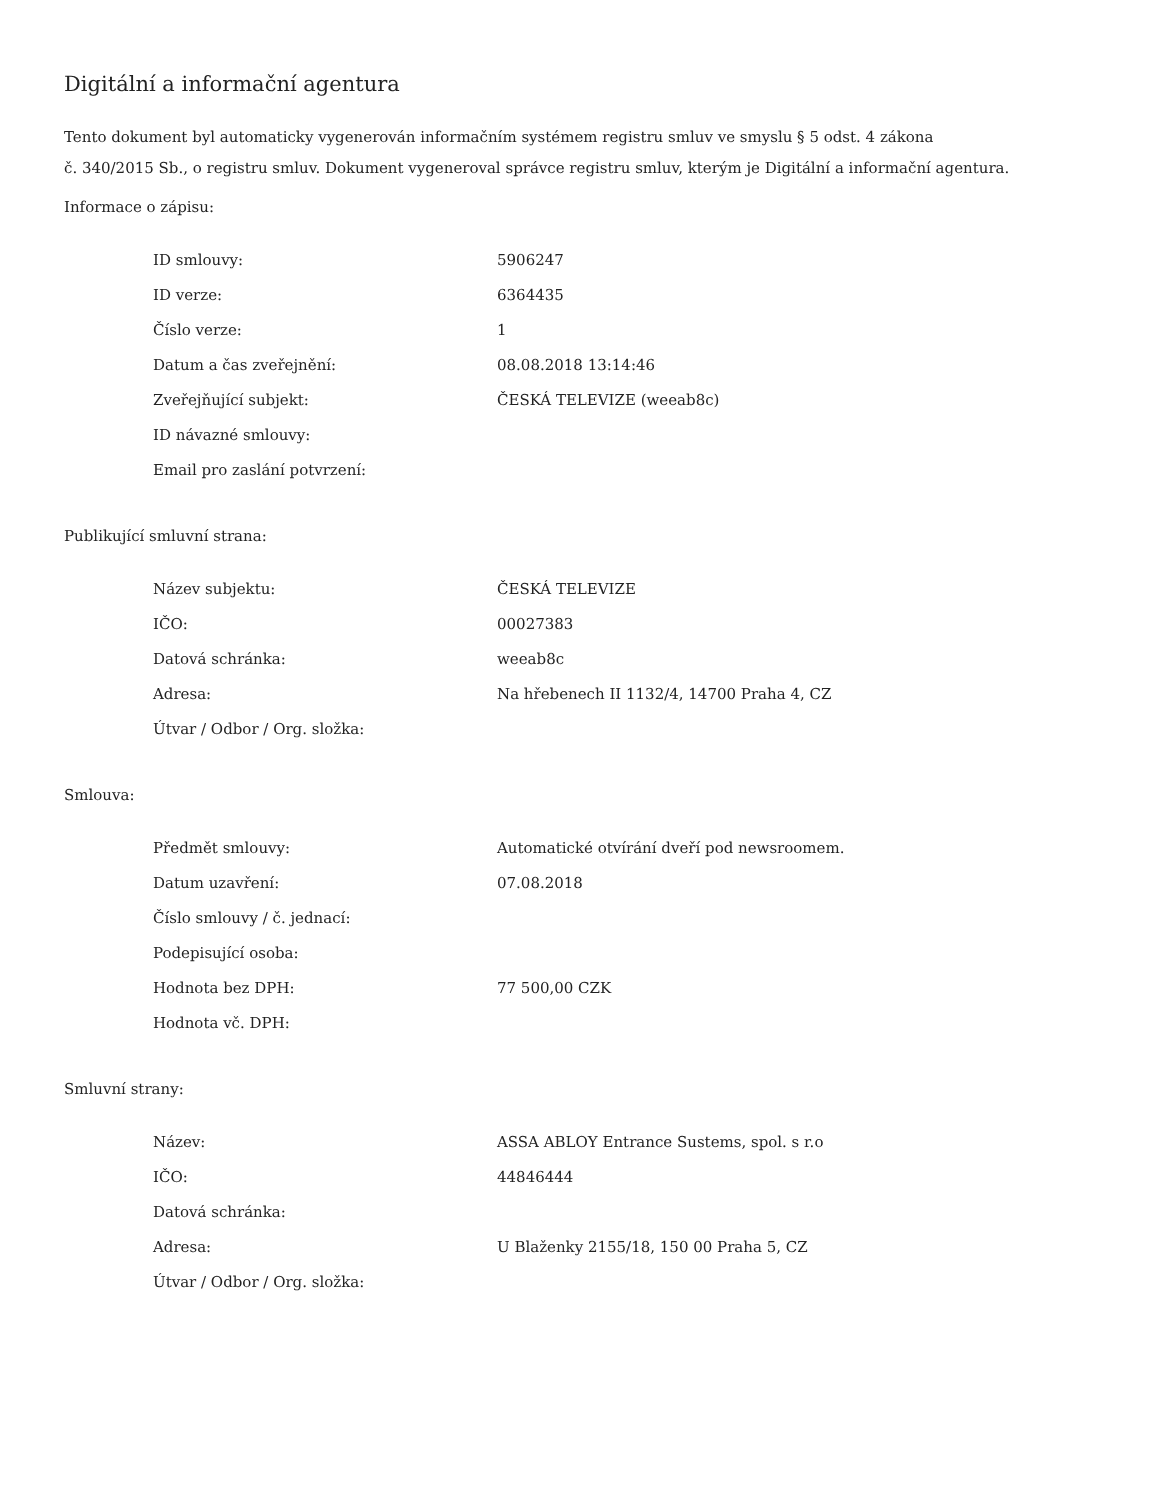Digitální a informační agentura
Tento dokument byl automaticky vygenerován informačním systémem registru smluv ve smyslu § 5 odst. 4 zákona
č. 340/2015 Sb., o registru smluv. Dokument vygeneroval správce registru smluv, kterým je Digitální a informační agentura.
Informace o zápisu:
| ID smlouvy: | 5906247 |
| ID verze: | 6364435 |
| Číslo verze: | 1 |
| Datum a čas zveřejnění: | 08.08.2018 13:14:46 |
| Zveřejňující subjekt: | ČESKÁ TELEVIZE (weeab8c) |
| ID návazné smlouvy: | |
| Email pro zaslání potvrzení: | |
Publikující smluvní strana:
| Název subjektu: | ČESKÁ TELEVIZE |
| IČO: | 00027383 |
| Datová schránka: | weeab8c |
| Adresa: | Na hřebenech II 1132/4, 14700 Praha 4, CZ |
| Útvar / Odbor / Org. složka: | |
Smlouva:
| Předmět smlouvy: | Automatické otvírání dveří pod newsroomem. |
| Datum uzavření: | 07.08.2018 |
| Číslo smlouvy / č. jednací: | |
| Podepisující osoba: | |
| Hodnota bez DPH: | 77 500,00 CZK |
| Hodnota vč. DPH: | |
Smluvní strany:
| Název: | ASSA ABLOY Entrance Sustems, spol. s r.o |
| IČO: | 44846444 |
| Datová schránka: | |
| Adresa: | U Blaženky 2155/18, 150 00 Praha 5, CZ |
| Útvar / Odbor / Org. složka: | |